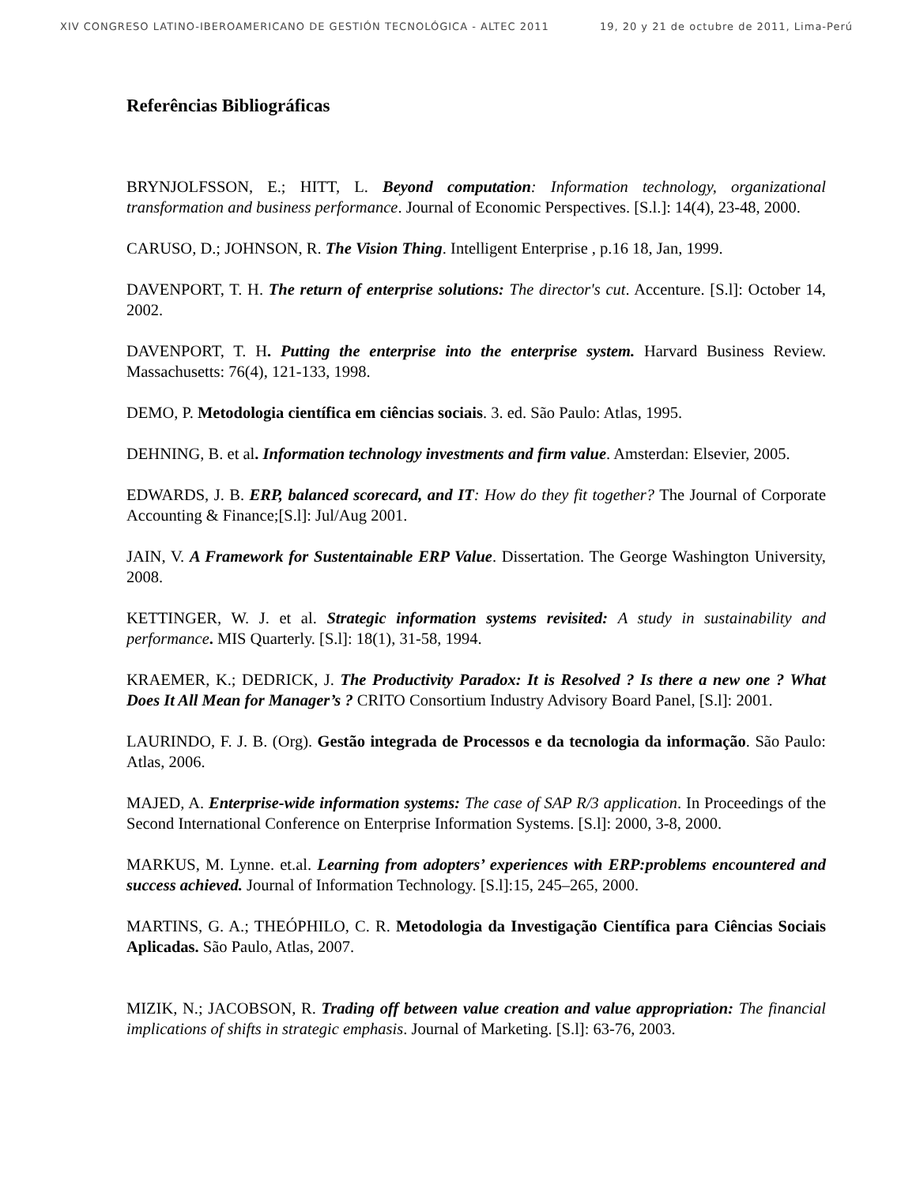XIV CONGRESO LATINO-IBEROAMERICANO DE GESTIÓN TECNOLÓGICA - ALTEC 2011 19, 20 y 21 de octubre de 2011, Lima-Perú
Referências Bibliográficas
BRYNJOLFSSON, E.; HITT, L. Beyond computation: Information technology, organizational transformation and business performance. Journal of Economic Perspectives. [S.l.]: 14(4), 23-48, 2000.
CARUSO, D.; JOHNSON, R. The Vision Thing. Intelligent Enterprise , p.16 18, Jan, 1999.
DAVENPORT, T. H. The return of enterprise solutions: The director's cut. Accenture. [S.l]: October 14, 2002.
DAVENPORT, T. H. Putting the enterprise into the enterprise system. Harvard Business Review. Massachusetts: 76(4), 121-133, 1998.
DEMO, P. Metodologia científica em ciências sociais. 3. ed. São Paulo: Atlas, 1995.
DEHNING, B. et al. Information technology investments and firm value. Amsterdan: Elsevier, 2005.
EDWARDS, J. B. ERP, balanced scorecard, and IT: How do they fit together? The Journal of Corporate Accounting & Finance;[S.l]: Jul/Aug 2001.
JAIN, V. A Framework for Sustentainable ERP Value. Dissertation. The George Washington University, 2008.
KETTINGER, W. J. et al. Strategic information systems revisited: A study in sustainability and performance. MIS Quarterly. [S.l]: 18(1), 31-58, 1994.
KRAEMER, K.; DEDRICK, J. The Productivity Paradox: It is Resolved ? Is there a new one ? What Does It All Mean for Manager’s ? CRITO Consortium Industry Advisory Board Panel, [S.l]: 2001.
LAURINDO, F. J. B. (Org). Gestão integrada de Processos e da tecnologia da informação. São Paulo: Atlas, 2006.
MAJED, A. Enterprise-wide information systems: The case of SAP R/3 application. In Proceedings of the Second International Conference on Enterprise Information Systems. [S.l]: 2000, 3-8, 2000.
MARKUS, M. Lynne. et.al. Learning from adopters’ experiences with ERP:problems encountered and success achieved. Journal of Information Technology. [S.l]:15, 245–265, 2000.
MARTINS, G. A.; THEÓPHILO, C. R. Metodologia da Investigação Científica para Ciências Sociais Aplicadas. São Paulo, Atlas, 2007.
MIZIK, N.; JACOBSON, R. Trading off between value creation and value appropriation: The financial implications of shifts in strategic emphasis. Journal of Marketing. [S.l]: 63-76, 2003.